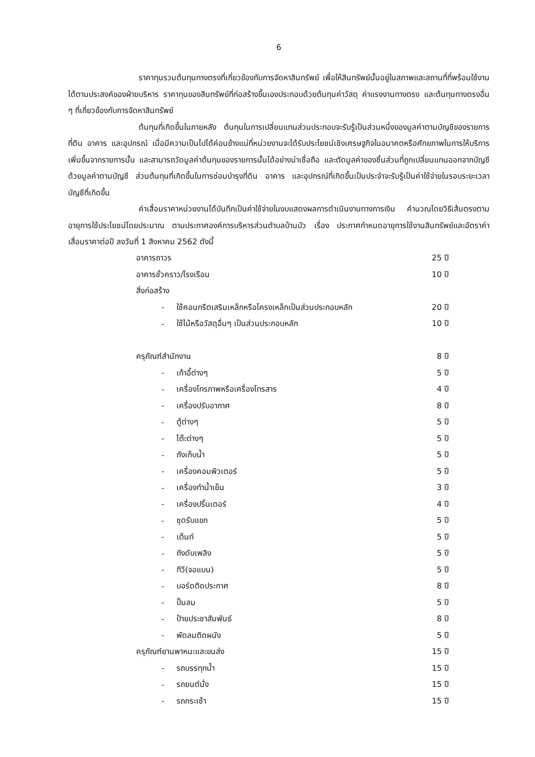6
ราคาทุนรวมต้นทุนทางตรงที่เกี่ยวข้องกับการจัดหาสินทรัพย์ เพื่อให้สินทรัพย์นั้นอยู่ในสภาพและสถานที่ที่พร้อมใช้งานได้ตามประสงค์ของฝ่ายบริหาร ราคาทุนของสินทรัพย์ที่ก่อสร้างขึ้นเองประกอบด้วยต้นทุนค่าวัสดุ ค่าแรงงานทางตรง และต้นทุนทางตรงอื่น ๆ ที่เกี่ยวข้องกับการจัดหาสินทรัพย์
ต้นทุนที่เกิดขึ้นในภายหลัง ต้นทุนในการเปลี่ยนแทนส่วนประกอบจะรับรู้เป็นส่วนหนึ่งของมูลค่าตามบัญชีของรายการที่ดิน อาคาร และอุปกรณ์ เมื่อมีความเป็นไปได้ค่อนข้างแน่ที่หน่วยงานจะได้รับประโยชน์เชิงเศรษฐกิจในอนาคตหรือศักยภาพในการให้บริการเพิ่มขึ้นจากรายการนั้น และสามารถวัดมูลค่าต้นทุนของรายการนั้นได้อย่างน่าเชื่อถือ และตัดมูลค่าของชิ้นส่วนที่ถูกเปลี่ยนแทนออกจากบัญชีด้วยมูลค่าตามบัญชี ส่วนต้นทุนที่เกิดขึ้นในการซ่อมบำรุงที่ดิน อาคาร และอุปกรณ์ที่เกิดขึ้นเป็นประจำจะรับรู้เป็นค่าใช้จ่ายในรอบระยะเวลาบัญชีที่เกิดขึ้น
ค่าเสื่อมราคาหน่วยงานได้บันทึกเป็นค่าใช้จ่ายในงบแสดงผลการดำเนินงานทางการเงิน คำนวณโดยวิธีเส้นตรงตามอายุการใช้ประโยชน์โดยประมาณ ตามประกาศองค์การบริหารส่วนตำบลบ้านบัว เรื่อง ประกาศกำหนดอายุการใช้งานสินทรัพย์และอัตราค่าเสื่อมราคาต่อปี ลงวันที่ 1 สิงหาคม 2562 ดังนี้
| อาคารถาวร | | 25 ปี |
| อาคารชั่วคราว/โรงเรือน | | 10 ปี |
| สิ่งก่อสร้าง | | |
| - | ใช้คอนกรีตเสริมเหล็กหรือโครงเหล็กเป็นส่วนประกอบหลัก | 20 ปี |
| - | ใช้ไม้หรือวัสดุอื่นๆ เป็นส่วนประกอบหลัก | 10 ปี |
| ครุภัณฑ์สำนักงาน | | 8 ปี |
| - | เก้าอี้ต่างๆ | 5 ปี |
| - | เครื่องโทรภาพหรือเครื่องโทรสาร | 4 ปี |
| - | เครื่องปรับอากาศ | 8 ปี |
| - | ตู้ต่างๆ | 5 ปี |
| - | โต๊ะต่างๆ | 5 ปี |
| - | ถังเก็บน้ำ | 5 ปี |
| - | เครื่องคอมพิวเตอร์ | 5 ปี |
| - | เครื่องทำน้ำเย็น | 3 ปี |
| - | เครื่องปริ้นเตอร์ | 4 ปี |
| - | ชุดรับแขก | 5 ปี |
| - | เต็นท์ | 5 ปี |
| - | ถังดับเพลิง | 5 ปี |
| - | ทีวี(จอแบน) | 5 ปี |
| - | บอร์ดติดประกาศ | 8 ปี |
| - | ปั๊มลม | 5 ปี |
| - | ป้ายประชาสัมพันธ์ | 8 ปี |
| - | พัดลมติดผนัง | 5 ปี |
| ครุภัณฑ์ยานพาหนะและขนส่ง | | 15 ปี |
| - | รถบรรทุกน้ำ | 15 ปี |
| - | รถยนต์นั่ง | 15 ปี |
| - | รถกระเช้า | 15 ปี |